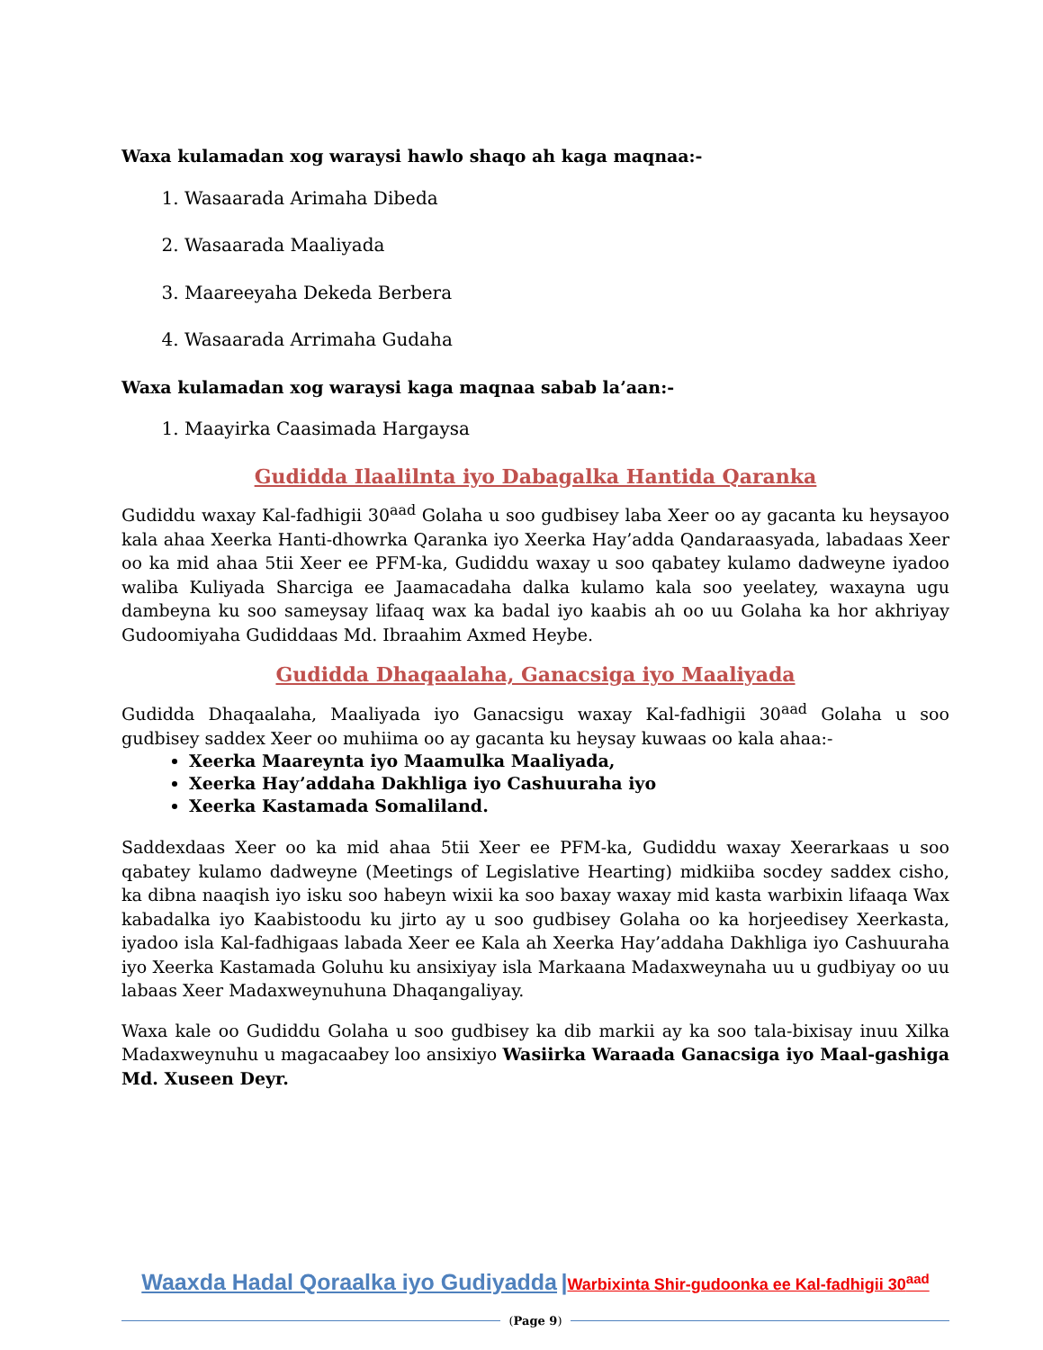Waxa kulamadan xog waraysi hawlo shaqo ah kaga maqnaa:-
1. Wasaarada Arimaha Dibeda
2. Wasaarada Maaliyada
3. Maareeyaha Dekeda Berbera
4. Wasaarada Arrimaha Gudaha
Waxa kulamadan xog waraysi kaga maqnaa sabab la’aan:-
1. Maayirka Caasimada Hargaysa
Gudidda Ilaalilnta iyo Dabagalka Hantida Qaranka
Gudiddu waxay Kal-fadhigii 30<sup>aad</sup> Golaha u soo gudbisey laba Xeer oo ay gacanta ku heysayoo kala ahaa Xeerka Hanti-dhowrka Qaranka iyo Xeerka Hay’adda Qandaraasyada, labadaas Xeer oo ka mid ahaa 5tii Xeer ee PFM-ka, Gudiddu waxay u soo qabatey kulamo dadweyne iyadoo waliba Kuliyada Sharciga ee Jaamacadaha dalka kulamo kala soo yeelatey, waxayna ugu dambeyna ku soo sameysay lifaaq wax ka badal iyo kaabis ah oo uu Golaha ka hor akhriyay Gudoomiyaha Gudiddaas Md. Ibraahim Axmed Heybe.
Gudidda Dhaqaalaha, Ganacsiga iyo Maaliyada
Gudidda Dhaqaalaha, Maaliyada iyo Ganacsigu waxay Kal-fadhigii 30<sup>aad</sup> Golaha u soo gudbisey saddex Xeer oo muhiima oo ay gacanta ku heysay kuwaas oo kala ahaa:-
Xeerka Maareynta iyo Maamulka Maaliyada,
Xeerka Hay’addaha Dakhliga iyo Cashuuraha iyo
Xeerka Kastamada Somaliland.
Saddexdaas Xeer oo ka mid ahaa 5tii Xeer ee PFM-ka, Gudiddu waxay Xeerarkaas u soo qabatey kulamo dadweyne (Meetings of Legislative Hearting) midkiiba socdey saddex cisho, ka dibna naaqish iyo isku soo habeyn wixii ka soo baxay waxay mid kasta warbixin lifaaqa Wax kabadalka iyo Kaabistoodu ku jirto ay u soo gudbisey Golaha oo ka horjeedisey Xeerkasta, iyadoo isla Kal-fadhigaas labada Xeer ee Kala ah Xeerka Hay’addaha Dakhliga iyo Cashuuraha iyo Xeerka Kastamada Goluhu ku ansixiyay isla Markaana Madaxweynaha uu u gudbiyay oo uu labaas Xeer Madaxweynuhuna Dhaqangaliyay.
Waxa kale oo Gudiddu Golaha u soo gudbisey ka dib markii ay ka soo tala-bixisay inuu Xilka Madaxweynuhu u magacaabey loo ansixiyo Wasiirka Waraada Ganacsiga iyo Maal-gashiga Md. Xuseen Deyr.
Waaxda Hadal Qoraalka iyo Gudiyadda |Warbixinta Shir-gudoonka ee Kal-fadhigii 30<sup>aad</sup>
(Page 9)